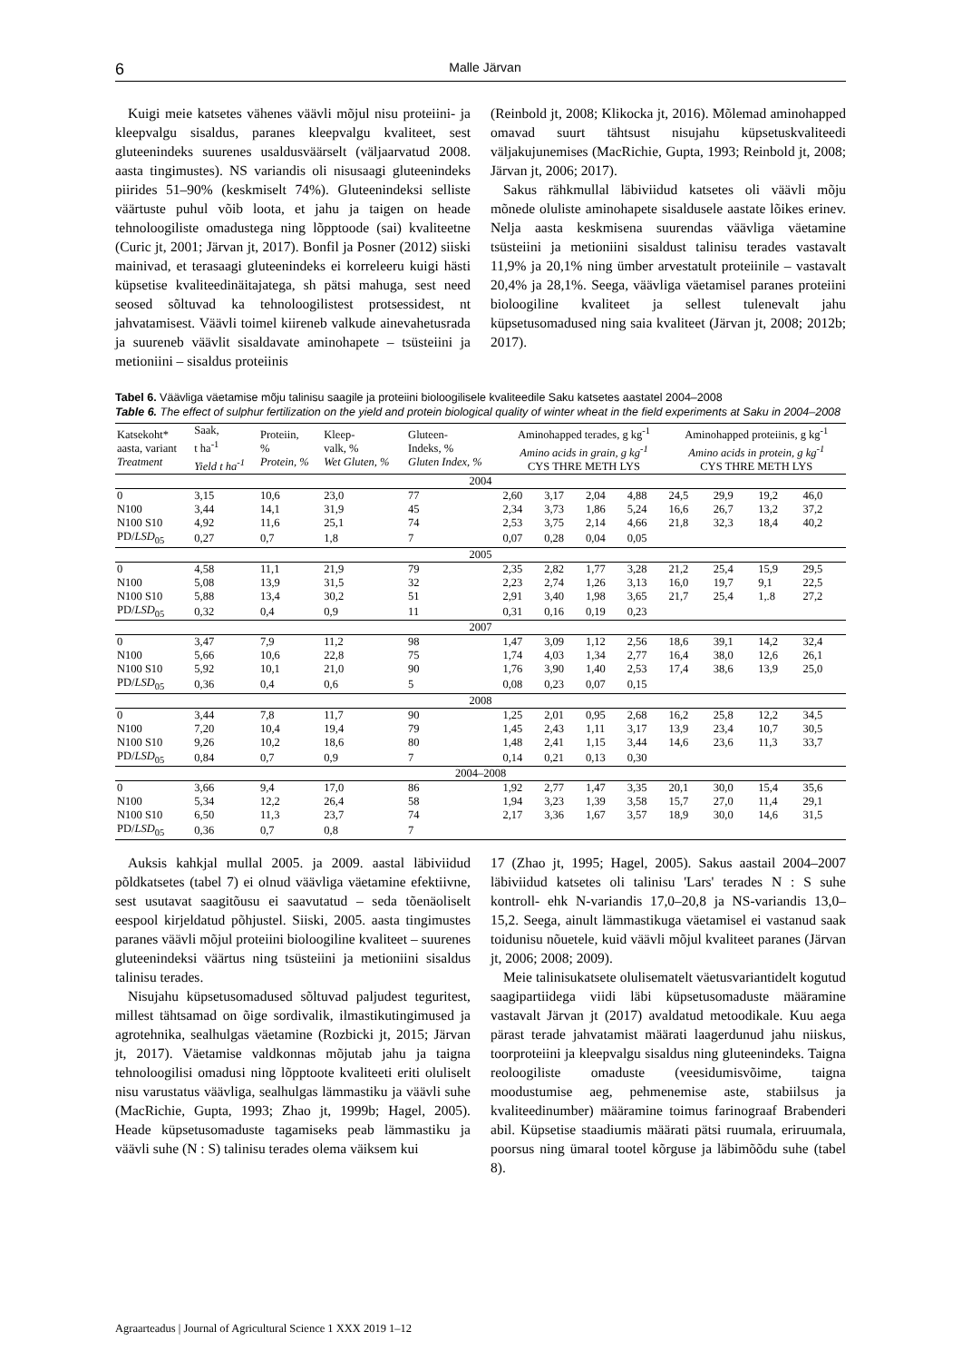6 Malle Järvan
Kuigi meie katsetes vähenes väävli mõjul nisu proteiini- ja kleepvalgu sisaldus, paranes kleepvalgu kvaliteet, sest gluteenindeks suurenes usaldusväärselt (väljaarvatud 2008. aasta tingimustes). NS variandis oli nisusaagi gluteenindeks piirides 51–90% (keskmiselt 74%). Gluteenindeksi selliste väärtuste puhul võib loota, et jahu ja taigen on heade tehnoloogiliste omadustega ning lõpptoode (sai) kvaliteetne (Curic jt, 2001; Järvan jt, 2017). Bonfil ja Posner (2012) siiski mainivad, et terasaagi gluteenindeks ei korreleeru kuigi hästi küpsetise kvaliteedinäitajatega, sh pätsi mahuga, sest need seosed sõltuvad ka tehnoloogilistest protsessidest, nt jahvatamisest. Väävli toimel kiireneb valkude ainevahetusrada ja suureneb väävlit sisaldavate aminohapete – tsüsteiini ja metioniini – sisaldus proteiinis
(Reinbold jt, 2008; Klikocka jt, 2016). Mõlemad aminohapped omavad suurt tähtsust nisujahu küpsetuskvaliteedi väljakujunemises (MacRichie, Gupta, 1993; Reinbold jt, 2008; Järvan jt, 2006; 2017).
Sakus rähkmullal läbiviidud katsetes oli väävli mõju mõnede oluliste aminohapete sisaldusele aastate lõikes erinev. Nelja aasta keskmisena suurendas väävliga väetamine tsüsteiini ja metioniini sisaldust talinisu terades vastavalt 11,9% ja 20,1% ning ümber arvestatult proteiinile – vastavalt 20,4% ja 28,1%. Seega, väävliga väetamisel paranes proteiini bioloogiline kvaliteet ja sellest tulenevalt jahu küpsetusomadused ning saia kvaliteet (Järvan jt, 2008; 2012b; 2017).
Tabel 6. Väävliga väetamise mõju talinisu saagile ja proteiini bioloogilisele kvaliteedile Saku katsetes aastatel 2004–2008
Table 6. The effect of sulphur fertilization on the yield and protein biological quality of winter wheat in the field experiments at Saku in 2004–2008
| Katsekoht* aasta, variant Treatment | Saak, t ha<sup>-1</sup> Yield t ha<sup>-1</sup> | Proteiin, % Protein, % | Kleep- valk, % Wet Gluten, % | Gluteen- Indeks, % Gluten Index, % | Aminohapped terades, g kg<sup>-1</sup> Amino acids in grain, g kg<sup>-1</sup> CYS THRE METH LYS | | | | Aminohapped proteiinis, g kg<sup>-1</sup> Amino acids in protein, g kg<sup>-1</sup> CYS THRE METH LYS | | | |
| --- | --- | --- | --- | --- | --- | --- | --- | --- | --- | --- | --- | --- |
| 2004 | | | | | | | | | | | | |
| 0 | 3,15 | 10,6 | 23,0 | 77 | 2,60 | 3,17 | 2,04 | 4,88 | 24,5 | 29,9 | 19,2 | 46,0 |
| N100 | 3,44 | 14,1 | 31,9 | 45 | 2,34 | 3,73 | 1,86 | 5,24 | 16,6 | 26,7 | 13,2 | 37,2 |
| N100 S10 | 4,92 | 11,6 | 25,1 | 74 | 2,53 | 3,75 | 2,14 | 4,66 | 21,8 | 32,3 | 18,4 | 40,2 |
| PD/ LSD<sub>05</sub> | 0,27 | 0,7 | 1,8 | 7 | 0,07 | 0,28 | 0,04 | 0,05 | | | | |
| 2005 | | | | | | | | | | | | |
| 0 | 4,58 | 11,1 | 21,9 | 79 | 2,35 | 2,82 | 1,77 | 3,28 | 21,2 | 25,4 | 15,9 | 29,5 |
| N100 | 5,08 | 13,9 | 31,5 | 32 | 2,23 | 2,74 | 1,26 | 3,13 | 16,0 | 19,7 | 9,1 | 22,5 |
| N100 S10 | 5,88 | 13,4 | 30,2 | 51 | 2,91 | 3,40 | 1,98 | 3,65 | 21,7 | 25,4 | 1,.8 | 27,2 |
| PD/ LSD<sub>05</sub> | 0,32 | 0,4 | 0,9 | 11 | 0,31 | 0,16 | 0,19 | 0,23 | | | | |
| 2007 | | | | | | | | | | | | |
| 0 | 3,47 | 7,9 | 11,2 | 98 | 1,47 | 3,09 | 1,12 | 2,56 | 18,6 | 39,1 | 14,2 | 32,4 |
| N100 | 5,66 | 10,6 | 22,8 | 75 | 1,74 | 4,03 | 1,34 | 2,77 | 16,4 | 38,0 | 12,6 | 26,1 |
| N100 S10 | 5,92 | 10,1 | 21,0 | 90 | 1,76 | 3,90 | 1,40 | 2,53 | 17,4 | 38,6 | 13,9 | 25,0 |
| PD/ LSD<sub>05</sub> | 0,36 | 0,4 | 0,6 | 5 | 0,08 | 0,23 | 0,07 | 0,15 | | | | |
| 2008 | | | | | | | | | | | | |
| 0 | 3,44 | 7,8 | 11,7 | 90 | 1,25 | 2,01 | 0,95 | 2,68 | 16,2 | 25,8 | 12,2 | 34,5 |
| N100 | 7,20 | 10,4 | 19,4 | 79 | 1,45 | 2,43 | 1,11 | 3,17 | 13,9 | 23,4 | 10,7 | 30,5 |
| N100 S10 | 9,26 | 10,2 | 18,6 | 80 | 1,48 | 2,41 | 1,15 | 3,44 | 14,6 | 23,6 | 11,3 | 33,7 |
| PD/ LSD<sub>05</sub> | 0,84 | 0,7 | 0,9 | 7 | 0,14 | 0,21 | 0,13 | 0,30 | | | | |
| 2004–2008 | | | | | | | | | | | | |
| 0 | 3,66 | 9,4 | 17,0 | 86 | 1,92 | 2,77 | 1,47 | 3,35 | 20,1 | 30,0 | 15,4 | 35,6 |
| N100 | 5,34 | 12,2 | 26,4 | 58 | 1,94 | 3,23 | 1,39 | 3,58 | 15,7 | 27,0 | 11,4 | 29,1 |
| N100 S10 | 6,50 | 11,3 | 23,7 | 74 | 2,17 | 3,36 | 1,67 | 3,57 | 18,9 | 30,0 | 14,6 | 31,5 |
| PD/ LSD<sub>05</sub> | 0,36 | 0,7 | 0,8 | 7 | | | | | | | | |
Auksis kahkjal mullal 2005. ja 2009. aastal läbiviidud põldkatsetes (tabel 7) ei olnud väävliga väetamine efektiivne, sest usutavat saagitõusu ei saavutatud – seda tõenäoliselt eespool kirjeldatud põhjustel. Siiski, 2005. aasta tingimustes paranes väävli mõjul proteiini bioloogiline kvaliteet – suurenes gluteenindeksi väärtus ning tsüsteiini ja metioniini sisaldus talinisu terades.
Nisujahu küpsetusomadused sõltuvad paljudest teguritest, millest tähtsamad on õige sordivalik, ilmastikutingimused ja agrotehnika, sealhulgas väetamine (Rozbicki jt, 2015; Järvan jt, 2017). Väetamise valdkonnas mõjutab jahu ja taigna tehnoloogilisi omadusi ning lõpptoote kvaliteeti eriti oluliselt nisu varustatus väävliga, sealhulgas lämmastiku ja väävli suhe (MacRichie, Gupta, 1993; Zhao jt, 1999b; Hagel, 2005). Heade küpsetusomaduste tagamiseks peab lämmastiku ja väävli suhe (N : S) talinisu terades olema väiksem kui
17 (Zhao jt, 1995; Hagel, 2005). Sakus aastail 2004–2007 läbiviidud katsetes oli talinisu 'Lars' terades N : S suhe kontroll- ehk N-variandis 17,0–20,8 ja NS-variandis 13,0–15,2. Seega, ainult lämmastikuga väetamisel ei vastanud saak toidunisu nõuetele, kuid väävli mõjul kvaliteet paranes (Järvan jt, 2006; 2008; 2009).
Meie talinisukatsete olulisematelt väetusvariantidelt kogutud saagipartiidega viidi läbi küpsetusomaduste määramine vastavalt Järvan jt (2017) avaldatud metoodikale. Kuu aega pärast terade jahvatamist määrati laagerdunud jahu niiskus, toorproteiini ja kleepvalgu sisaldus ning gluteenindeks. Taigna reoloogiliste omaduste (veesidumisvõime, taigna moodustumise aeg, pehmenemise aste, stabiilsus ja kvaliteedinumber) määramine toimus farinograaf Brabenderi abil. Küpsetise staadiumis määrati pätsi ruumala, eriruumala, poorsus ning ümaral tootel kõrguse ja läbimõõdu suhe (tabel 8).
Agraarteadus | Journal of Agricultural Science 1 XXX 2019 1–12